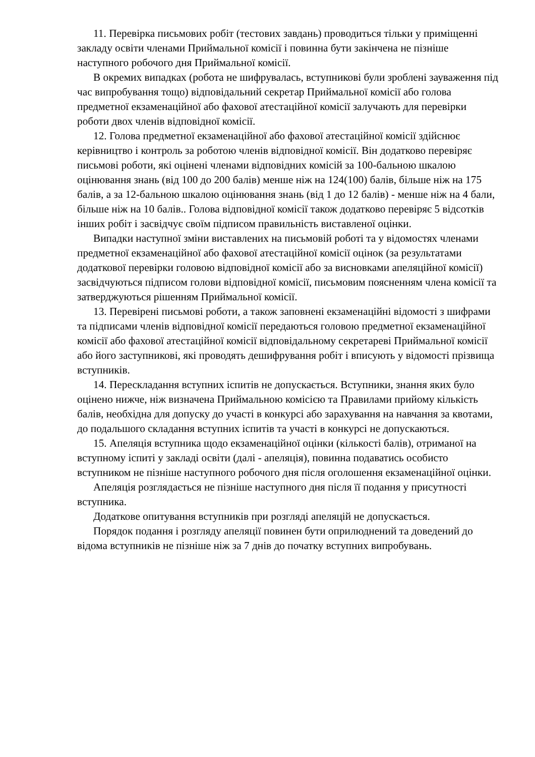11. Перевірка письмових робіт (тестових завдань) проводиться тільки у приміщенні закладу освіти членами Приймальної комісії і повинна бути закінчена не пізніше наступного робочого дня Приймальної комісії.
В окремих випадках (робота не шифрувалась, вступникові були зроблені зауваження під час випробування тощо) відповідальний секретар Приймальної комісії або голова предметної екзаменаційної або фахової атестаційної комісії залучають для перевірки роботи двох членів відповідної комісії.
12. Голова предметної екзаменаційної або фахової атестаційної комісії здійснює керівництво і контроль за роботою членів відповідної комісії. Він додатково перевіряє письмові роботи, які оцінені членами відповідних комісій за 100-бальною шкалою оцінювання знань (від 100 до 200 балів) менше ніж на 124(100) балів, більше ніж на 175 балів, а за 12-бальною шкалою оцінювання знань (від 1 до 12 балів) - менше ніж на 4 бали, більше ніж на 10 балів.. Голова відповідної комісії також додатково перевіряє 5 відсотків інших робіт і засвідчує своїм підписом правильність виставленої оцінки.
Випадки наступної зміни виставлених на письмовій роботі та у відомостях членами предметної екзаменаційної або фахової атестаційної комісії оцінок (за результатами додаткової перевірки головою відповідної комісії або за висновками апеляційної комісії) засвідчуються підписом голови відповідної комісії, письмовим поясненням члена комісії та затверджуються рішенням Приймальної комісії.
13. Перевірені письмові роботи, а також заповнені екзаменаційні відомості з шифрами та підписами членів відповідної комісії передаються головою предметної екзаменаційної комісії або фахової атестаційної комісії відповідальному секретареві Приймальної комісії або його заступникові, які проводять дешифрування робіт і вписують у відомості прізвища вступників.
14. Перескладання вступних іспитів не допускається. Вступники, знання яких було оцінено нижче, ніж визначена Приймальною комісією та Правилами прийому кількість балів, необхідна для допуску до участі в конкурсі або зарахування на навчання за квотами, до подальшого складання вступних іспитів та участі в конкурсі не допускаються.
15. Апеляція вступника щодо екзаменаційної оцінки (кількості балів), отриманої на вступному іспиті у закладі освіти (далі - апеляція), повинна подаватись особисто вступником не пізніше наступного робочого дня після оголошення екзаменаційної оцінки.
Апеляція розглядається не пізніше наступного дня після її подання у присутності вступника.
Додаткове опитування вступників при розгляді апеляцій не допускається.
Порядок подання і розгляду апеляції повинен бути оприлюднений та доведений до відома вступників не пізніше ніж за 7 днів до початку вступних випробувань.